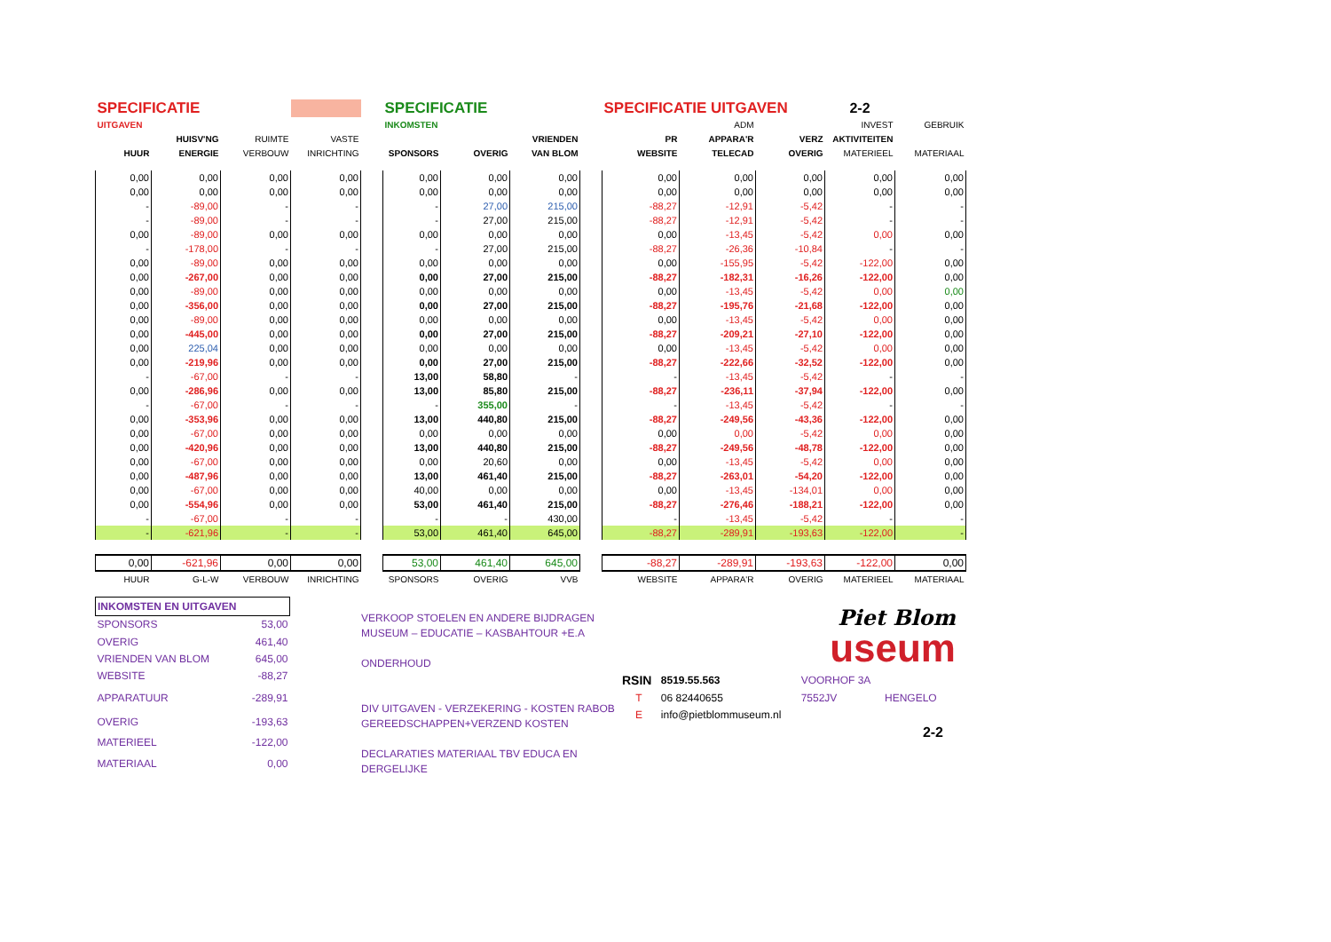| SPECIFICATIE | | | | | SPECIFICATIE | | | | SPECIFICATIE UITGAVEN | | | 2-2 | |
| --- | --- | --- | --- | --- | --- | --- | --- | --- | --- | --- | --- | --- | --- |
| UITGAVEN | | | | | INKOMSTEN | | | | | ADM | | INVEST | GEBRUIK |
| | HUISV'NG | RUIMTE | VASTE | | | | VRIENDEN | | PR | APPARA'R | VERZ | AKTIVITEITEN | |
| HUUR | ENERGIE | VERBOUW | INRICHTING | | SPONSORS | OVERIG | VAN BLOM | | WEBSITE | TELECAD | OVERIG | MATERIEEL | MATERIAAL |
| 0,00 | 0,00 | 0,00 | 0,00 | | 0,00 | 0,00 | 0,00 | | 0,00 | 0,00 | 0,00 | 0,00 | 0,00 |
| 0,00 | 0,00 | 0,00 | 0,00 | | 0,00 | 0,00 | 0,00 | | 0,00 | 0,00 | 0,00 | 0,00 | 0,00 |
| - | -89,00 | - | - | | - | 27,00 | 215,00 | | -88,27 | -12,91 | -5,42 | - | - |
| - | -89,00 | - | - | | - | 27,00 | 215,00 | | -88,27 | -12,91 | -5,42 | - | - |
| 0,00 | -89,00 | 0,00 | 0,00 | | 0,00 | 0,00 | 0,00 | | 0,00 | -13,45 | -5,42 | 0,00 | 0,00 |
| - | -178,00 | - | - | | - | 27,00 | 215,00 | | -88,27 | -26,36 | -10,84 | - | - |
| 0,00 | -89,00 | 0,00 | 0,00 | | 0,00 | 0,00 | 0,00 | | 0,00 | -155,95 | -5,42 | -122,00 | 0,00 |
| 0,00 | -267,00 | 0,00 | 0,00 | | 0,00 | 27,00 | 215,00 | | -88,27 | -182,31 | -16,26 | -122,00 | 0,00 |
| 0,00 | -89,00 | 0,00 | 0,00 | | 0,00 | 0,00 | 0,00 | | 0,00 | -13,45 | -5,42 | 0,00 | 0,00 |
| 0,00 | -356,00 | 0,00 | 0,00 | | 0,00 | 27,00 | 215,00 | | -88,27 | -195,76 | -21,68 | -122,00 | 0,00 |
| 0,00 | -89,00 | 0,00 | 0,00 | | 0,00 | 0,00 | 0,00 | | 0,00 | -13,45 | -5,42 | 0,00 | 0,00 |
| 0,00 | -445,00 | 0,00 | 0,00 | | 0,00 | 27,00 | 215,00 | | -88,27 | -209,21 | -27,10 | -122,00 | 0,00 |
| 0,00 | 225,04 | 0,00 | 0,00 | | 0,00 | 0,00 | 0,00 | | 0,00 | -13,45 | -5,42 | 0,00 | 0,00 |
| 0,00 | -219,96 | 0,00 | 0,00 | | 0,00 | 27,00 | 215,00 | | -88,27 | -222,66 | -32,52 | -122,00 | 0,00 |
| - | -67,00 | - | - | | 13,00 | 58,80 | - | | - | -13,45 | -5,42 | - | - |
| 0,00 | -286,96 | 0,00 | 0,00 | | 13,00 | 85,80 | 215,00 | | -88,27 | -236,11 | -37,94 | -122,00 | 0,00 |
| - | -67,00 | - | - | | - | 355,00 | - | | - | -13,45 | -5,42 | - | - |
| 0,00 | -353,96 | 0,00 | 0,00 | | 13,00 | 440,80 | 215,00 | | -88,27 | -249,56 | -43,36 | -122,00 | 0,00 |
| 0,00 | -67,00 | 0,00 | 0,00 | | 0,00 | 0,00 | 0,00 | | 0,00 | 0,00 | -5,42 | 0,00 | 0,00 |
| 0,00 | -420,96 | 0,00 | 0,00 | | 13,00 | 440,80 | 215,00 | | -88,27 | -249,56 | -48,78 | -122,00 | 0,00 |
| 0,00 | -67,00 | 0,00 | 0,00 | | 0,00 | 20,60 | 0,00 | | 0,00 | -13,45 | -5,42 | 0,00 | 0,00 |
| 0,00 | -487,96 | 0,00 | 0,00 | | 13,00 | 461,40 | 215,00 | | -88,27 | -263,01 | -54,20 | -122,00 | 0,00 |
| 0,00 | -67,00 | 0,00 | 0,00 | | 40,00 | 0,00 | 0,00 | | 0,00 | -13,45 | -134,01 | 0,00 | 0,00 |
| 0,00 | -554,96 | 0,00 | 0,00 | | 53,00 | 461,40 | 215,00 | | -88,27 | -276,46 | -188,21 | -122,00 | 0,00 |
| - | -67,00 | - | - | | - | - | 430,00 | | - | -13,45 | -5,42 | - | - |
| - | -621,96 | - | - | | 53,00 | 461,40 | 645,00 | | -88,27 | -289,91 | -193,63 | -122,00 | - |
| 0,00 | -621,96 | 0,00 | 0,00 | | 53,00 | 461,40 | 645,00 | | -88,27 | -289,91 | -193,63 | -122,00 | 0,00 |
| HUUR | G-L-W | VERBOUW | INRICHTING | | SPONSORS | OVERIG | VVB | | WEBSITE | APPARA'R | OVERIG | MATERIEEL | MATERIAAL |
| INKOMSTEN EN UITGAVEN | |
| SPONSORS | 53,00 |
| OVERIG | 461,40 |
| VRIENDEN VAN BLOM | 645,00 |
| WEBSITE | -88,27 |
| APPARATUUR | -289,91 |
| OVERIG | -193,63 |
| MATERIEEL | -122,00 |
| MATERIAAL | 0,00 |
VERKOOP STOELEN EN ANDERE BIJDRAGEN
MUSEUM – EDUCATIE – KASBAHTOUR +E.A
ONDERHOUD
DIV UITGAVEN - VERZEKERING - KOSTEN RABOB
GEREEDSCHAPPEN+VERZEND KOSTEN
DECLARATIES MATERIAAL TBV EDUCA EN DERGELIJKE
Piet Blom
useum
| RSIN | 8519.55.563 | VOORHOF 3A | |
| T | 06 82440655 | 7552JV | HENGELO |
| E | info@pietblommuseum.nl | | |
| | | | 2-2 |